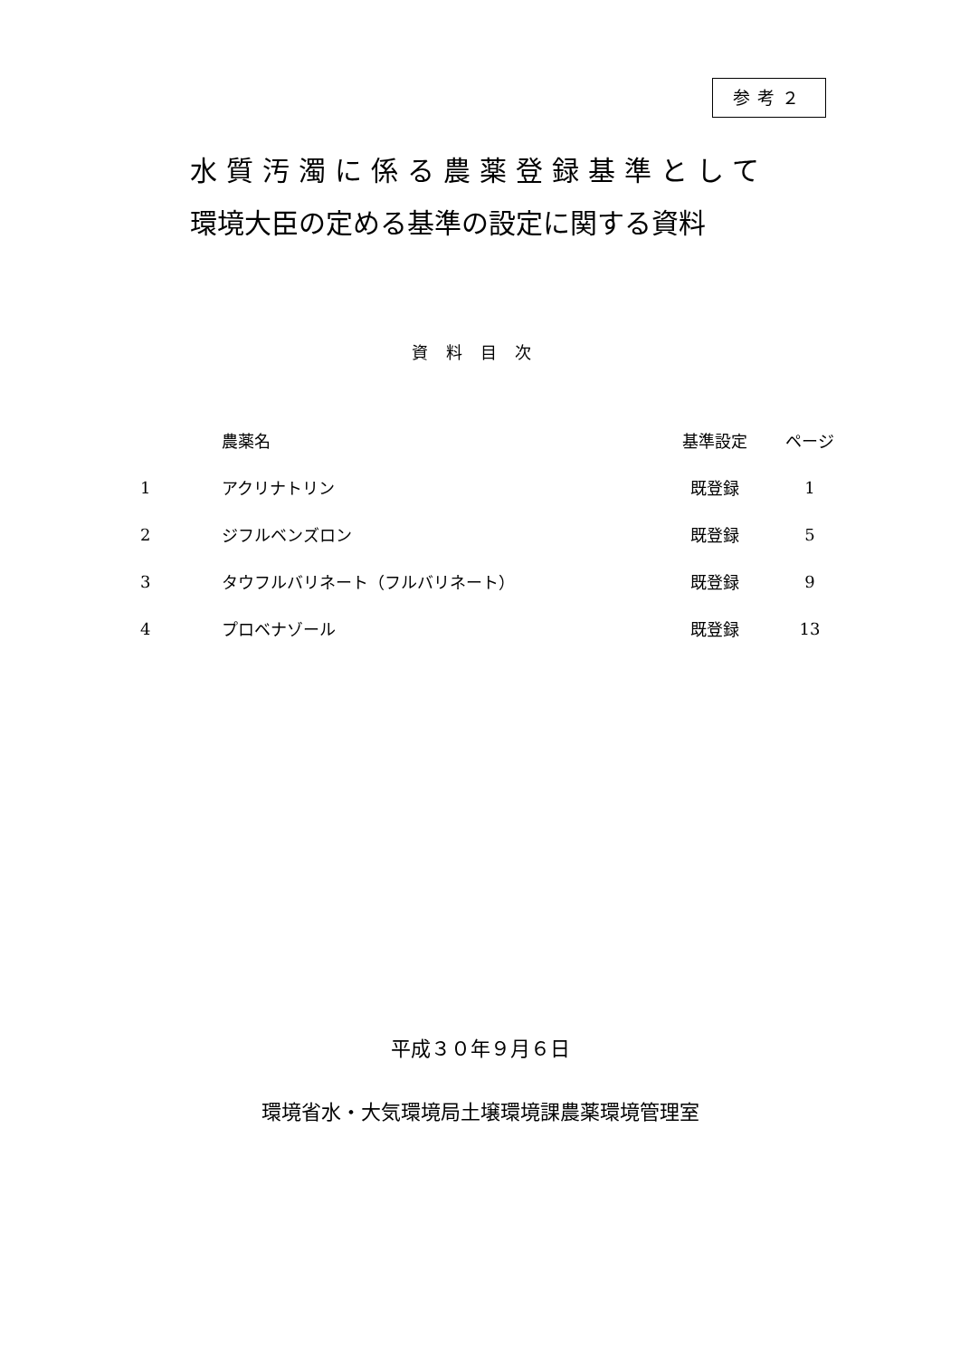参考２
水質汚濁に係る農薬登録基準として
環境大臣の定める基準の設定に関する資料
資料目次
| | 農薬名 | 基準設定 | ページ |
| --- | --- | --- | --- |
| 1 | アクリナトリン | 既登録 | 1 |
| 2 | ジフルベンズロン | 既登録 | 5 |
| 3 | タウフルバリネート（フルバリネート） | 既登録 | 9 |
| 4 | プロベナゾール | 既登録 | 13 |
平成３０年９月６日
環境省水・大気環境局土壌環境課農薬環境管理室